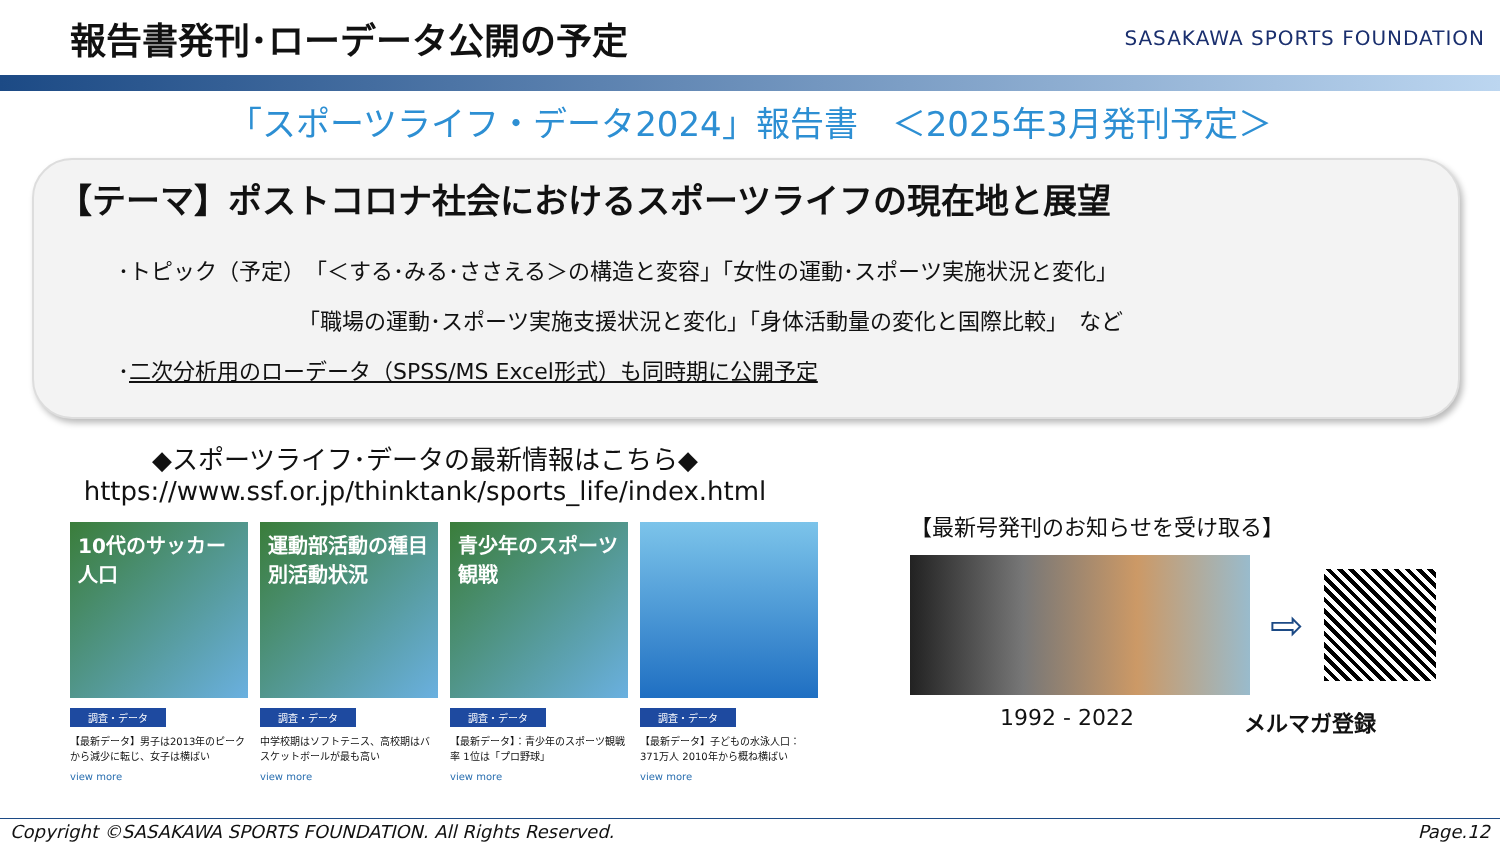報告書発刊･ローデータ公開の予定
SASAKAWA SPORTS FOUNDATION
「スポーツライフ・データ2024」報告書　＜2025年3月発刊予定＞
【テーマ】ポストコロナ社会におけるスポーツライフの現在地と展望
･トピック（予定）　「＜する･みる･ささえる＞の構造と変容」「女性の運動･スポーツ実施状況と変化」
「職場の運動･スポーツ実施支援状況と変化」「身体活動量の変化と国際比較」　など
･二次分析用のローデータ（SPSS/MS Excel形式）も同時期に公開予定
◆スポーツライフ･データの最新情報はこちら◆
https://www.ssf.or.jp/thinktank/sports_life/index.html
10代のサッカー人口
調査・データ
【最新データ】男子は2013年のピークから減少に転じ、女子は横ばい
view more
運動部活動の種目別活動状況
調査・データ
中学校期はソフトテニス、高校期はバスケットボールが最も高い
view more
青少年のスポーツ観戦
調査・データ
【最新データ】：青少年のスポーツ観戦率 1位は「プロ野球」
view more
調査・データ
【最新データ】子どもの水泳人口：371万人 2010年から概ね横ばい
view more
【最新号発刊のお知らせを受け取る】
⇨
1992 - 2022 メルマガ登録
Copyright ©SASAKAWA SPORTS FOUNDATION. All Rights Reserved. Page.12